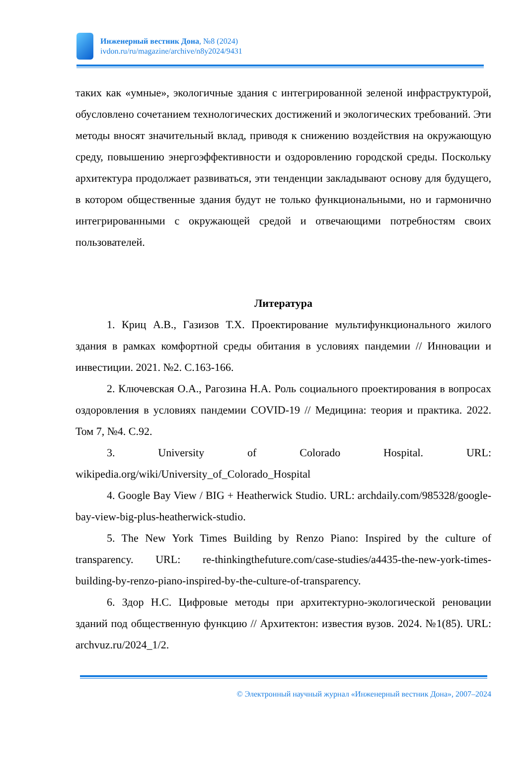Инженерный вестник Дона, №8 (2024)
ivdon.ru/ru/magazine/archive/n8y2024/9431
таких как «умные», экологичные здания с интегрированной зеленой инфраструктурой, обусловлено сочетанием технологических достижений и экологических требований. Эти методы вносят значительный вклад, приводя к снижению воздействия на окружающую среду, повышению энергоэффективности и оздоровлению городской среды. Поскольку архитектура продолжает развиваться, эти тенденции закладывают основу для будущего, в котором общественные здания будут не только функциональными, но и гармонично интегрированными с окружающей средой и отвечающими потребностям своих пользователей.
Литература
1. Криц А.В., Газизов Т.Х. Проектирование мультифункционального жилого здания в рамках комфортной среды обитания в условиях пандемии // Инновации и инвестиции. 2021. №2. С.163-166.
2. Ключевская О.А., Рагозина Н.А. Роль социального проектирования в вопросах оздоровления в условиях пандемии COVID-19 // Медицина: теория и практика. 2022. Том 7, №4. С.92.
3. University of Colorado Hospital. URL: wikipedia.org/wiki/University_of_Colorado_Hospital
4. Google Bay View / BIG + Heatherwick Studio. URL: archdaily.com/985328/google-bay-view-big-plus-heatherwick-studio.
5. The New York Times Building by Renzo Piano: Inspired by the culture of transparency. URL: re-thinkingthefuture.com/case-studies/a4435-the-new-york-times-building-by-renzo-piano-inspired-by-the-culture-of-transparency.
6. Здор Н.С. Цифровые методы при архитектурно-экологической реновации зданий под общественную функцию // Архитектон: известия вузов. 2024. №1(85). URL: archvuz.ru/2024_1/2.
© Электронный научный журнал «Инженерный вестник Дона», 2007–2024